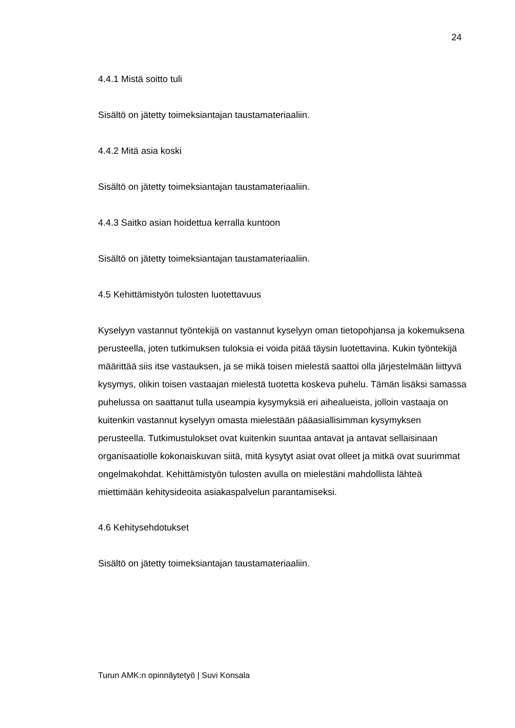24
4.4.1 Mistä soitto tuli
Sisältö on jätetty toimeksiantajan taustamateriaaliin.
4.4.2 Mitä asia koski
Sisältö on jätetty toimeksiantajan taustamateriaaliin.
4.4.3 Saitko asian hoidettua kerralla kuntoon
Sisältö on jätetty toimeksiantajan taustamateriaaliin.
4.5 Kehittämistyön tulosten luotettavuus
Kyselyyn vastannut työntekijä on vastannut kyselyyn oman tietopohjansa ja kokemuksena perusteella, joten tutkimuksen tuloksia ei voida pitää täysin luotettavina. Kukin työntekijä määrittää siis itse vastauksen, ja se mikä toisen mielestä saattoi olla järjestelmään liittyvä kysymys, olikin toisen vastaajan mielestä tuotetta koskeva puhelu. Tämän lisäksi samassa puhelussa on saattanut tulla useampia kysymyksiä eri aihealueista, jolloin vastaaja on kuitenkin vastannut kyselyyn omasta mielestään pääasiallisimman kysymyksen perusteella. Tutkimustulokset ovat kuitenkin suuntaa antavat ja antavat sellaisinaan organisaatiolle kokonaiskuvan siitä, mitä kysytyt asiat ovat olleet ja mitkä ovat suurimmat ongelmakohdat. Kehittämistyön tulosten avulla on mielestäni mahdollista lähteä miettimään kehitysideoita asiakaspalvelun parantamiseksi.
4.6 Kehitysehdotukset
Sisältö on jätetty toimeksiantajan taustamateriaaliin.
Turun AMK:n opinnäytetyö | Suvi Konsala